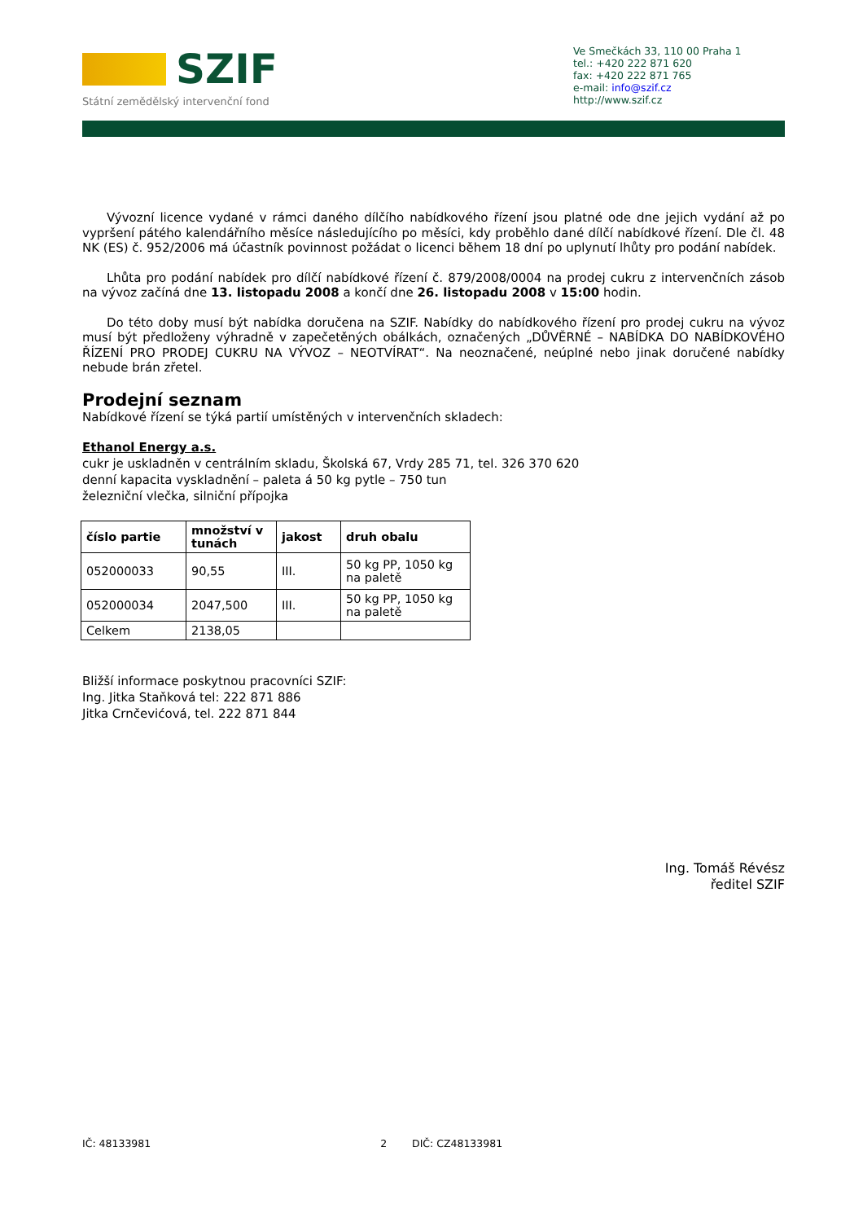SZIF
Státní zemědělský intervenční fond
Ve Smečkách 33, 110 00 Praha 1
tel.: +420 222 871 620
fax: +420 222 871 765
e-mail: info@szif.cz
http://www.szif.cz
Vývozní licence vydané v rámci daného dílčího nabídkového řízení jsou platné ode dne jejich vydání až po vypršení pátého kalendářního měsíce následujícího po měsíci, kdy proběhlo dané dílčí nabídkové řízení. Dle čl. 48 NK (ES) č. 952/2006 má účastník povinnost požádat o licenci během 18 dní po uplynutí lhůty pro podání nabídek.
Lhůta pro podání nabídek pro dílčí nabídkové řízení č. 879/2008/0004 na prodej cukru z intervenčních zásob na vývoz začíná dne 13. listopadu 2008 a končí dne 26. listopadu 2008 v 15:00 hodin.
Do této doby musí být nabídka doručena na SZIF. Nabídky do nabídkového řízení pro prodej cukru na vývoz musí být předloženy výhradně v zapečetěných obálkách, označených „DŮVĚRNÉ – NABÍDKA DO NABÍDKOVÉHO ŘÍZENÍ PRO PRODEJ CUKRU NA VÝVOZ – NEOTVÍRAT“. Na neoznačené, neúplné nebo jinak doručené nabídky nebude brán zřetel.
Prodejní seznam
Nabídkové řízení se týká partií umístěných v intervenčních skladech:
Ethanol Energy a.s.
cukr je uskladněn v centrálním skladu, Školská 67, Vrdy 285 71, tel. 326 370 620
denní kapacita vyskladnění – paleta á 50 kg pytle – 750 tun
železniční vlečka, silniční přípojka
| číslo partie | množství v tunách | jakost | druh obalu |
| --- | --- | --- | --- |
| 052000033 | 90,55 | III. | 50 kg PP, 1050 kg na paletě |
| 052000034 | 2047,500 | III. | 50 kg PP, 1050 kg na paletě |
| Celkem | 2138,05 | | |
Bližší informace poskytnou pracovníci SZIF:
Ing. Jitka Staňková tel: 222 871 886
Jitka Crnčevićová, tel. 222 871 844
Ing. Tomáš Révész
ředitel SZIF
IČ: 48133981 DIČ: CZ48133981 2